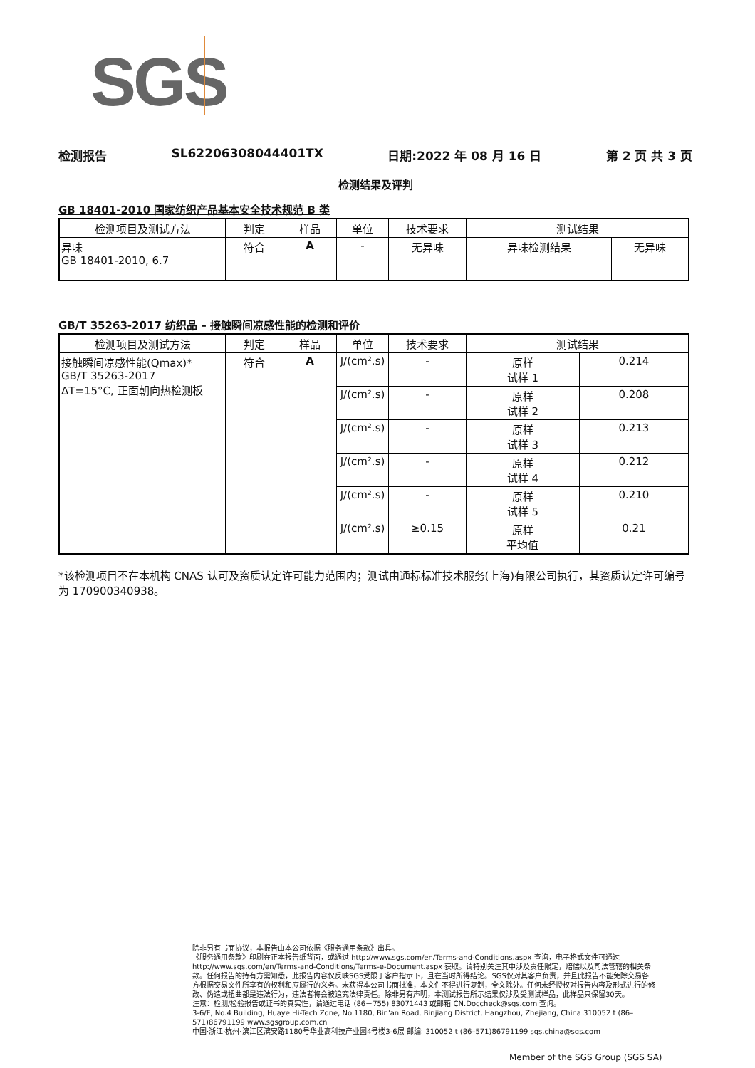SGS
检测报告 SL62206308044401TX 日期:2022 年 08 月 16 日 第 2 页 共 3 页
检测结果及评判
GB 18401-2010 国家纺织产品基本安全技术规范 B 类
| 检测项目及测试方法 | 判定 | 样品 | 单位 | 技术要求 | 测试结果 | |
| --- | --- | --- | --- | --- | --- | --- |
| 异味 GB 18401-2010, 6.7 | 符合 | A | - | 无异味 | 异味检测结果 | 无异味 |
GB/T 35263-2017 纺织品 – 接触瞬间凉感性能的检测和评价
| 检测项目及测试方法 | 判定 | 样品 | 单位 | 技术要求 | 测试结果 | |
| --- | --- | --- | --- | --- | --- | --- |
| 接触瞬间凉感性能(Qmax)* GB/T 35263-2017 ΔT=15°C, 正面朝向热检测板 | 符合 | A | J/(cm².s) | - | 原样 试样 1 | 0.214 |
| | | | J/(cm².s) | - | 原样 试样 2 | 0.208 |
| | | | J/(cm².s) | - | 原样 试样 3 | 0.213 |
| | | | J/(cm².s) | - | 原样 试样 4 | 0.212 |
| | | | J/(cm².s) | - | 原样 试样 5 | 0.210 |
| | | | J/(cm².s) | ≥0.15 | 原样 平均值 | 0.21 |
*该检测项目不在本机构 CNAS 认可及资质认定许可能力范围内；测试由通标标准技术服务(上海)有限公司执行，其资质认定许可编号为 170900340938。
除非另有书面协议，本报告由本公司依据《服务通用条款》出具。
《服务通用条款》印刷在正本报告纸背面，或通过 http://www.sgs.com/en/Terms-and-Conditions.aspx 查询，电子格式文件可通过 http://www.sgs.com/en/Terms-and-Conditions/Terms-e-Document.aspx 获取。请特别关注其中涉及责任限定，赔偿以及司法管辖的相关条款。任何报告的持有方需知悉，此报告内容仅反映SGS受限于客户指示下，且在当时所得结论。SGS仅对其客户负责，并且此报告不能免除交易各方根据交易文件所享有的权利和应履行的义务。未获得本公司书面批准，本文件不得进行复制，全文除外。任何未经授权对报告内容及形式进行的修改、伪造或扭曲都是违法行为，违法者将会被追究法律责任。除非另有声明，本测试报告所示结果仅涉及受测试样品，此样品只保留30天。
注意：检测/检验报告或证书的真实性，请通过电话 (86－755) 83071443 或邮箱 CN.Doccheck@sgs.com 查询。
3-6/F, No.4 Building, Huaye Hi-Tech Zone, No.1180, Bin'an Road, Binjiang District, Hangzhou, Zhejiang, China 310052 t (86–571)86791199 www.sgsgroup.com.cn
中国·浙江·杭州·滨江区滨安路1180号华业高科技产业园4号楼3-6层 邮编: 310052 t (86–571)86791199 sgs.china@sgs.com
Member of the SGS Group (SGS SA)